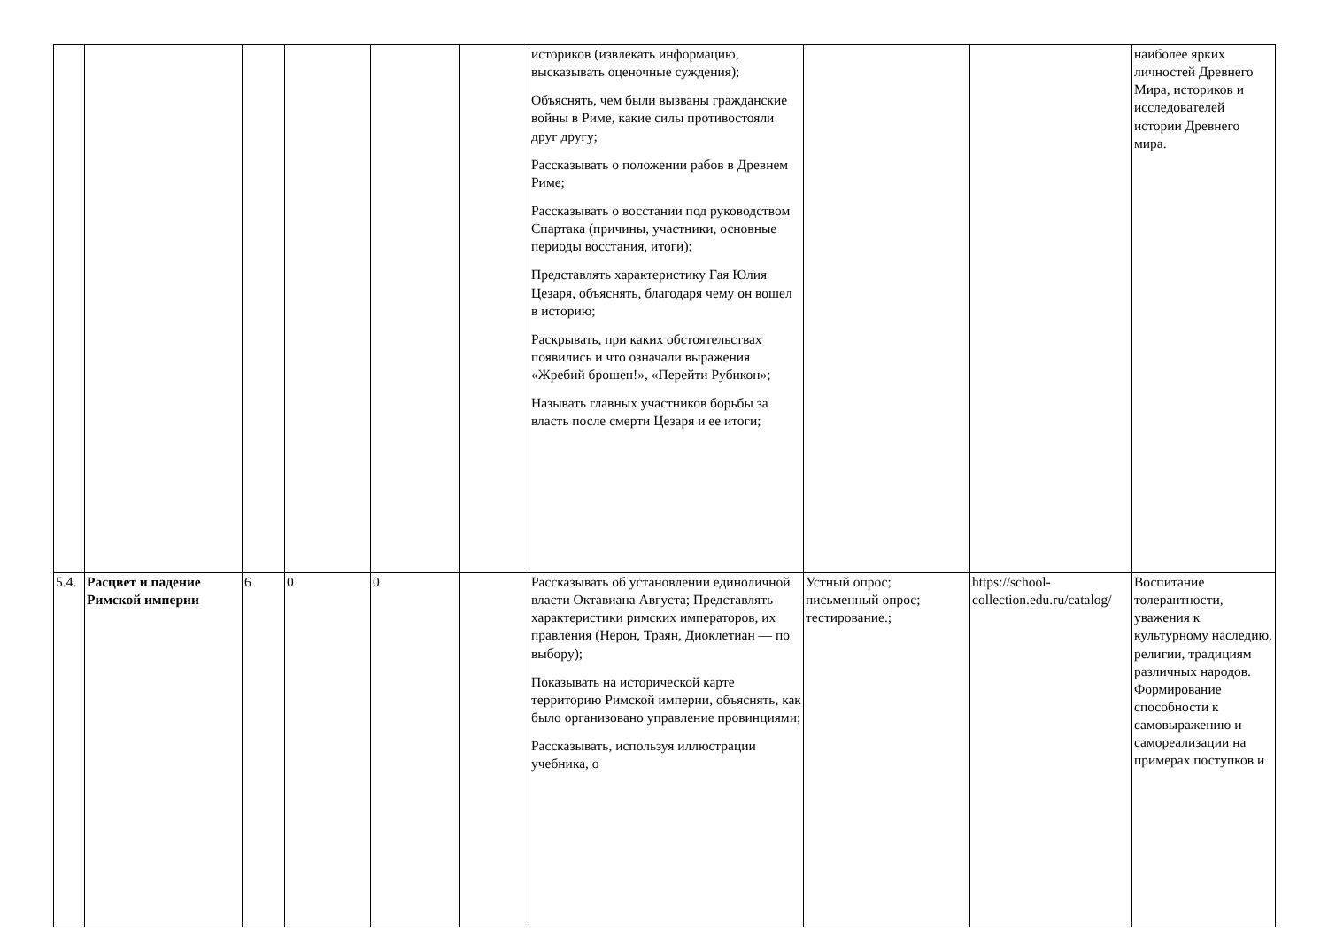| | | | | | | историков (извлекать информацию, высказывать оценочные суждения); Объяснять, чем были вызваны гражданские войны в Риме, какие силы противостояли друг другу; Рассказывать о положении рабов в Древнем Риме; Рассказывать о восстании под руководством Спартака (причины, участники, основные периоды восстания, итоги); Представлять характеристику Гая Юлия Цезаря, объяснять, благодаря чему он вошел в историю; Раскрывать, при каких обстоятельствах появились и что означали выражения «Жребий брошен!», «Перейти Рубикон»; Называть главных участников борьбы за власть после смерти Цезаря и ее итоги; | | | наиболее ярких личностей Древнего Мира, историков и исследователей истории Древнего мира. |
| 5.4. | Расцвет и падение Римской империи | 6 | 0 | 0 | | Рассказывать об установлении единоличной власти Октавиана Августа; Представлять характеристики римских императоров, их правления (Нерон, Траян, Диоклетиан — по выбору); Показывать на исторической карте территорию Римской империи, объяснять, как было организовано управление провинциями; Рассказывать, используя иллюстрации учебника, о | Устный опрос; письменный опрос; тестирование.; | https://school-collection.edu.ru/catalog/ | Воспитание толерантности, уважения к культурному наследию, религии, традициям различных народов. Формирование способности к самовыражению и самореализации на примерах поступков и |